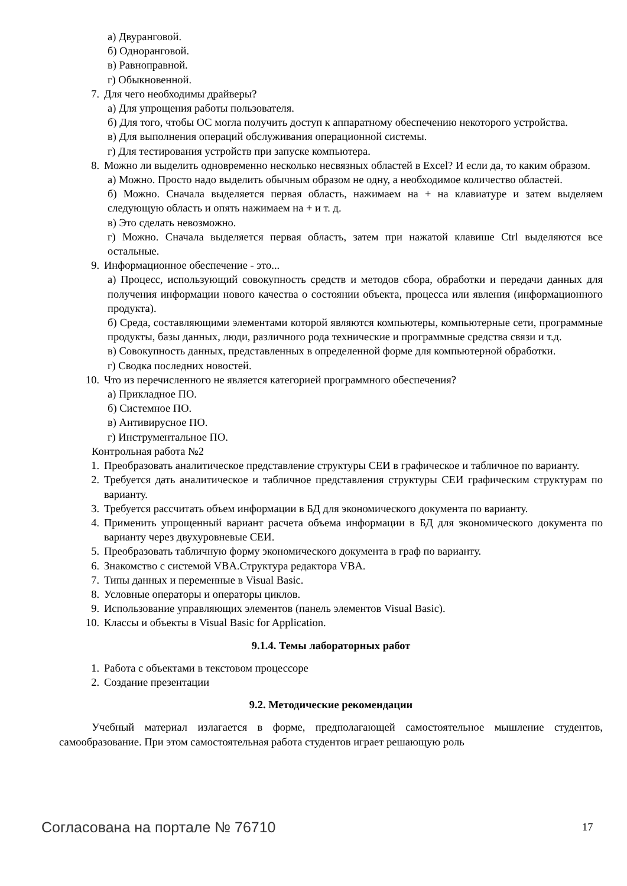а) Двуранговой.
б) Одноранговой.
в) Равноправной.
г) Обыкновенной.
7. Для чего необходимы драйверы?
а) Для упрощения работы пользователя.
б) Для того, чтобы ОС могла получить доступ к аппаратному обеспечению некоторого устройства.
в) Для выполнения операций обслуживания операционной системы.
г) Для тестирования устройств при запуске компьютера.
8. Можно ли выделить одновременно несколько несвязных областей в Excel? И если да, то каким образом.
а) Можно. Просто надо выделить обычным образом не одну, а необходимое количество областей.
б) Можно. Сначала выделяется первая область, нажимаем на + на клавиатуре и затем выделяем следующую область и опять нажимаем на + и т. д.
в) Это сделать невозможно.
г) Можно. Сначала выделяется первая область, затем при нажатой клавише Ctrl выделяются все остальные.
9. Информационное обеспечение - это...
а) Процесс, использующий совокупность средств и методов сбора, обработки и передачи данных для получения информации нового качества о состоянии объекта, процесса или явления (информационного продукта).
б) Среда, составляющими элементами которой являются компьютеры, компьютерные сети, программные продукты, базы данных, люди, различного рода технические и программные средства связи и т.д.
в) Совокупность данных, представленных в определенной форме для компьютерной обработки.
г) Сводка последних новостей.
10. Что из перечисленного не является категорией программного обеспечения?
а) Прикладное ПО.
б) Системное ПО.
в) Антивирусное ПО.
г) Инструментальное ПО.
Контрольная работа №2
1. Преобразовать аналитическое представление структуры СЕИ в графическое и табличное по варианту.
2. Требуется дать аналитическое и табличное представления структуры СЕИ графическим структурам по варианту.
3. Требуется рассчитать объем информации в БД для экономического документа по варианту.
4. Применить упрощенный вариант расчета объема информации в БД для экономического документа по варианту через двухуровневые СЕИ.
5. Преобразовать табличную форму экономического документа в граф по варианту.
6. Знакомство с системой VBA.Структура редактора VBA.
7. Типы данных и переменные в Visual Basic.
8. Условные операторы и операторы циклов.
9. Использование управляющих элементов (панель элементов Visual Basic).
10. Классы и объекты в Visual Basic for Application.
9.1.4. Темы лабораторных работ
1. Работа с объектами в текстовом процессоре
2. Создание презентации
9.2. Методические рекомендации
Учебный материал излагается в форме, предполагающей самостоятельное мышление студентов, самообразование. При этом самостоятельная работа студентов играет решающую роль
Согласована на портале № 76710 17